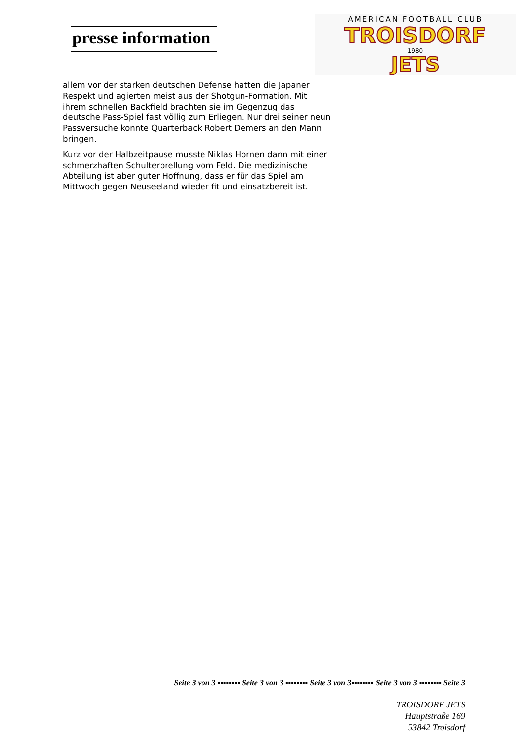presse information
AMERICAN FOOTBALL CLUB
TROISDORF
1980
JETS
allem vor der starken deutschen Defense hatten die Japaner Respekt und agierten meist aus der Shotgun-Formation. Mit ihrem schnellen Backfield brachten sie im Gegenzug das deutsche Pass-Spiel fast völlig zum Erliegen. Nur drei seiner neun Passversuche konnte Quarterback Robert Demers an den Mann bringen.
Kurz vor der Halbzeitpause musste Niklas Hornen dann mit einer schmerzhaften Schulterprellung vom Feld. Die medizinische Abteilung ist aber guter Hoffnung, dass er für das Spiel am Mittwoch gegen Neuseeland wieder fit und einsatzbereit ist.
Seite 3 von 3 ▪▪▪▪▪▪▪▪ Seite 3 von 3 ▪▪▪▪▪▪▪▪ Seite 3 von 3▪▪▪▪▪▪▪▪ Seite 3 von 3 ▪▪▪▪▪▪▪▪ Seite 3
TROISDORF JETS
Hauptstraße 169
53842 Troisdorf